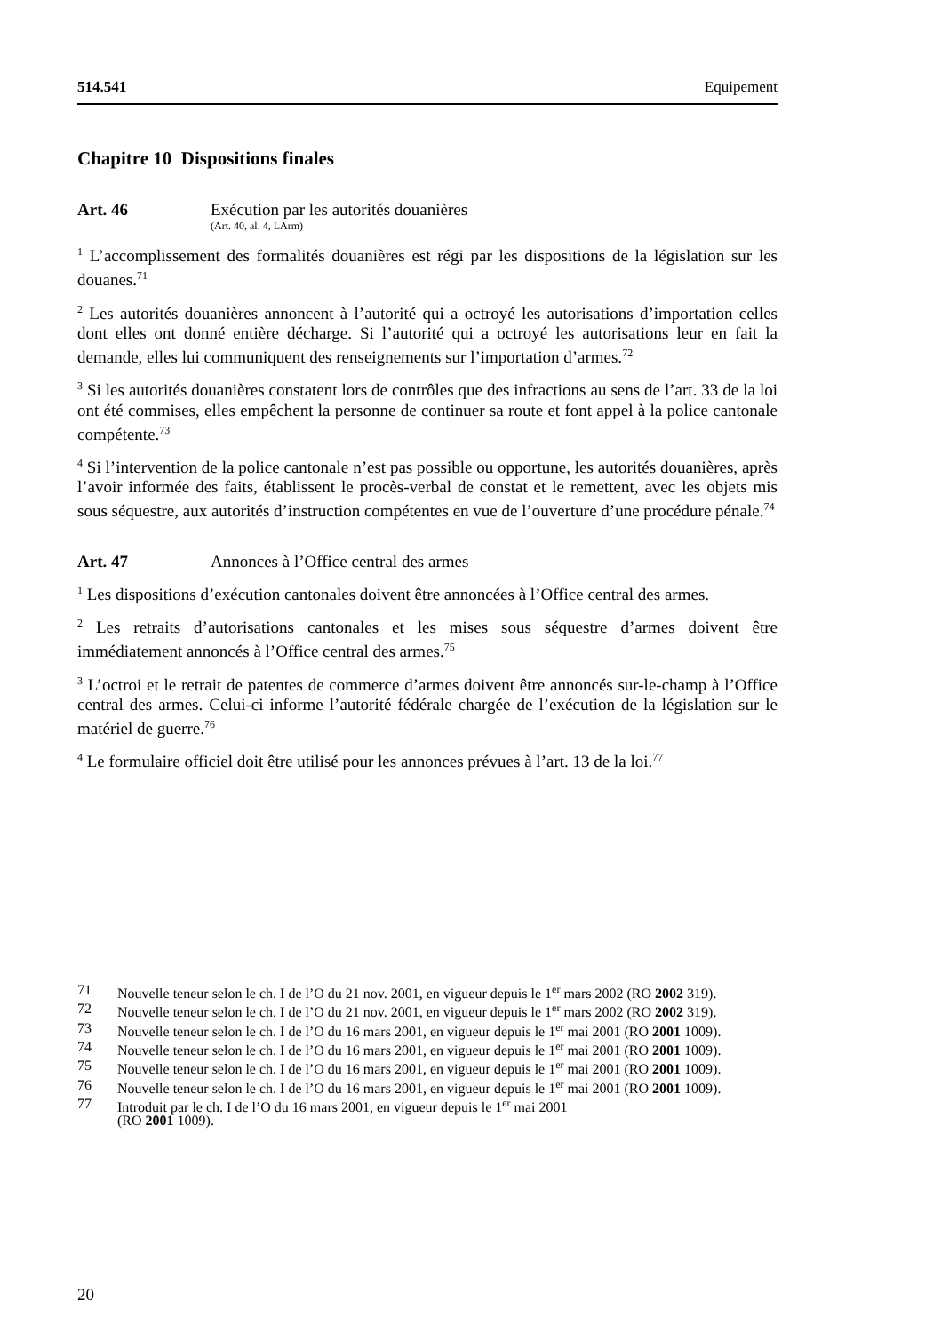514.541 Equipement
Chapitre 10 Dispositions finales
Art. 46 Exécution par les autorités douanières
(Art. 40, al. 4, LArm)
<sup>1</sup> L’accomplissement des formalités douanières est régi par les dispositions de la législation sur les douanes.<sup>71</sup>
<sup>2</sup> Les autorités douanières annoncent à l’autorité qui a octroyé les autorisations d’importation celles dont elles ont donné entière décharge. Si l’autorité qui a octroyé les autorisations leur en fait la demande, elles lui communiquent des renseignements sur l’importation d’armes.<sup>72</sup>
<sup>3</sup> Si les autorités douanières constatent lors de contrôles que des infractions au sens de l’art. 33 de la loi ont été commises, elles empêchent la personne de continuer sa route et font appel à la police cantonale compétente.<sup>73</sup>
<sup>4</sup> Si l’intervention de la police cantonale n’est pas possible ou opportune, les autorités douanières, après l’avoir informée des faits, établissent le procès-verbal de constat et le remettent, avec les objets mis sous séquestre, aux autorités d’instruction compétentes en vue de l’ouverture d’une procédure pénale.<sup>74</sup>
Art. 47 Annonces à l’Office central des armes
<sup>1</sup> Les dispositions d’exécution cantonales doivent être annoncées à l’Office central des armes.
<sup>2</sup> Les retraits d’autorisations cantonales et les mises sous séquestre d’armes doivent être immédiatement annoncés à l’Office central des armes.<sup>75</sup>
<sup>3</sup> L’octroi et le retrait de patentes de commerce d’armes doivent être annoncés sur-le-champ à l’Office central des armes. Celui-ci informe l’autorité fédérale chargée de l’exécution de la législation sur le matériel de guerre.<sup>76</sup>
<sup>4</sup> Le formulaire officiel doit être utilisé pour les annonces prévues à l’art. 13 de la loi.<sup>77</sup>
71 Nouvelle teneur selon le ch. I de l’O du 21 nov. 2001, en vigueur depuis le 1<sup>er</sup> mars 2002 (RO 2002 319).
72 Nouvelle teneur selon le ch. I de l’O du 21 nov. 2001, en vigueur depuis le 1<sup>er</sup> mars 2002 (RO 2002 319).
73 Nouvelle teneur selon le ch. I de l’O du 16 mars 2001, en vigueur depuis le 1<sup>er</sup> mai 2001 (RO 2001 1009).
74 Nouvelle teneur selon le ch. I de l’O du 16 mars 2001, en vigueur depuis le 1<sup>er</sup> mai 2001 (RO 2001 1009).
75 Nouvelle teneur selon le ch. I de l’O du 16 mars 2001, en vigueur depuis le 1<sup>er</sup> mai 2001 (RO 2001 1009).
76 Nouvelle teneur selon le ch. I de l’O du 16 mars 2001, en vigueur depuis le 1<sup>er</sup> mai 2001 (RO 2001 1009).
77 Introduit par le ch. I de l’O du 16 mars 2001, en vigueur depuis le 1<sup>er</sup> mai 2001
(RO 2001 1009).
20